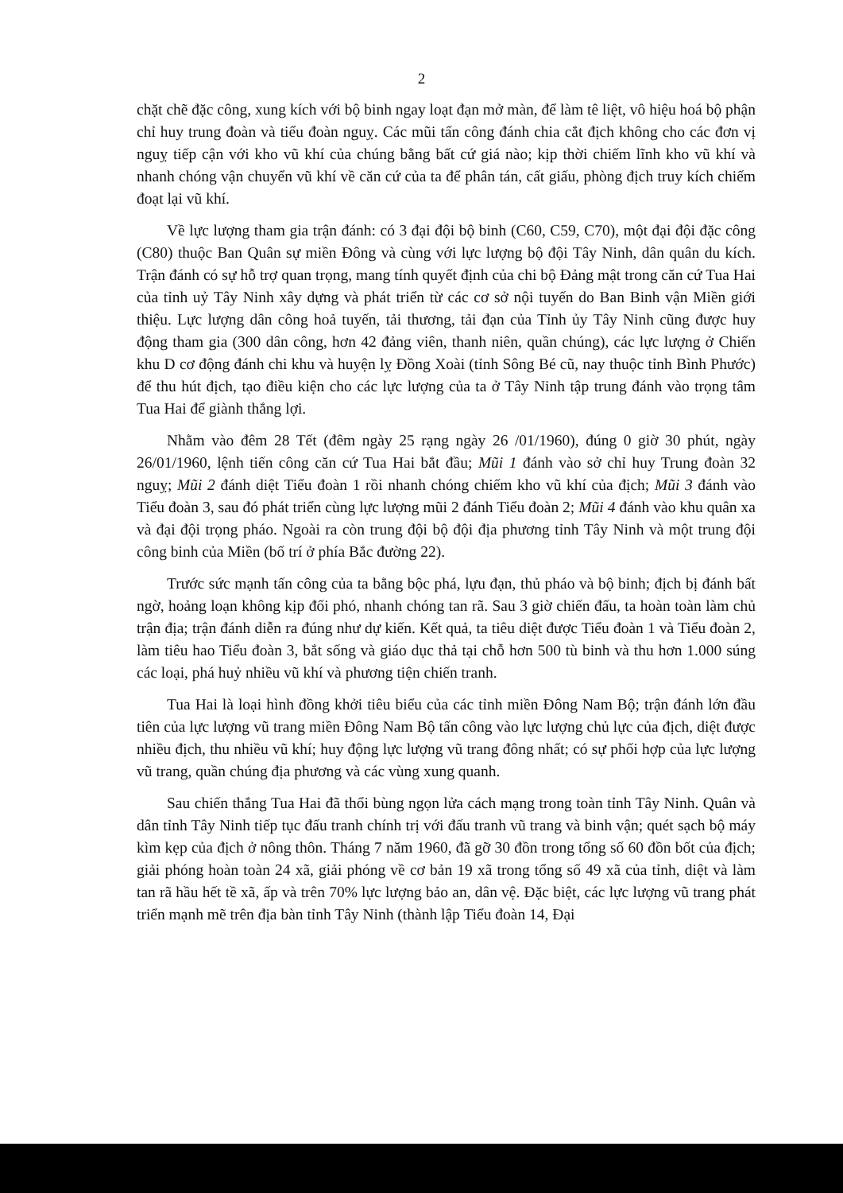2
chặt chẽ đặc công, xung kích với bộ binh ngay loạt đạn mở màn, để làm tê liệt, vô hiệu hoá bộ phận chỉ huy trung đoàn và tiểu đoàn nguỵ. Các mũi tấn công đánh chia cắt địch không cho các đơn vị nguỵ tiếp cận với kho vũ khí của chúng bằng bất cứ giá nào; kịp thời chiếm lĩnh kho vũ khí và nhanh chóng vận chuyển vũ khí về căn cứ của ta để phân tán, cất giấu, phòng địch truy kích chiếm đoạt lại vũ khí.
Về lực lượng tham gia trận đánh: có 3 đại đội bộ binh (C60, C59, C70), một đại đội đặc công (C80) thuộc Ban Quân sự miền Đông và cùng với lực lượng bộ đội Tây Ninh, dân quân du kích. Trận đánh có sự hỗ trợ quan trọng, mang tính quyết định của chi bộ Đảng mật trong căn cứ Tua Hai của tỉnh uỷ Tây Ninh xây dựng và phát triển từ các cơ sở nội tuyến do Ban Binh vận Miền giới thiệu. Lực lượng dân công hoả tuyến, tải thương, tải đạn của Tỉnh ủy Tây Ninh cũng được huy động tham gia (300 dân công, hơn 42 đảng viên, thanh niên, quần chúng), các lực lượng ở Chiến khu D cơ động đánh chi khu và huyện lỵ Đồng Xoài (tỉnh Sông Bé cũ, nay thuộc tỉnh Bình Phước) để thu hút địch, tạo điều kiện cho các lực lượng của ta ở Tây Ninh tập trung đánh vào trọng tâm Tua Hai để giành thắng lợi.
Nhằm vào đêm 28 Tết (đêm ngày 25 rạng ngày 26 /01/1960), đúng 0 giờ 30 phút, ngày 26/01/1960, lệnh tiến công căn cứ Tua Hai bắt đầu; Mũi 1 đánh vào sở chỉ huy Trung đoàn 32 nguỵ; Mũi 2 đánh diệt Tiểu đoàn 1 rồi nhanh chóng chiếm kho vũ khí của địch; Mũi 3 đánh vào Tiểu đoàn 3, sau đó phát triển cùng lực lượng mũi 2 đánh Tiểu đoàn 2; Mũi 4 đánh vào khu quân xa và đại đội trọng pháo. Ngoài ra còn trung đội bộ đội địa phương tỉnh Tây Ninh và một trung đội công binh của Miền (bố trí ở phía Bắc đường 22).
Trước sức mạnh tấn công của ta bằng bộc phá, lựu đạn, thủ pháo và bộ binh; địch bị đánh bất ngờ, hoảng loạn không kịp đối phó, nhanh chóng tan rã. Sau 3 giờ chiến đấu, ta hoàn toàn làm chủ trận địa; trận đánh diễn ra đúng như dự kiến. Kết quả, ta tiêu diệt được Tiểu đoàn 1 và Tiểu đoàn 2, làm tiêu hao Tiểu đoàn 3, bắt sống và giáo dục thả tại chỗ hơn 500 tù binh và thu hơn 1.000 súng các loại, phá huỷ nhiều vũ khí và phương tiện chiến tranh.
Tua Hai là loại hình đồng khởi tiêu biểu của các tỉnh miền Đông Nam Bộ; trận đánh lớn đầu tiên của lực lượng vũ trang miền Đông Nam Bộ tấn công vào lực lượng chủ lực của địch, diệt được nhiều địch, thu nhiều vũ khí; huy động lực lượng vũ trang đông nhất; có sự phối hợp của lực lượng vũ trang, quần chúng địa phương và các vùng xung quanh.
Sau chiến thắng Tua Hai đã thổi bùng ngọn lửa cách mạng trong toàn tỉnh Tây Ninh. Quân và dân tỉnh Tây Ninh tiếp tục đấu tranh chính trị với đấu tranh vũ trang và binh vận; quét sạch bộ máy kìm kẹp của địch ở nông thôn. Tháng 7 năm 1960, đã gỡ 30 đồn trong tổng số 60 đồn bốt của địch; giải phóng hoàn toàn 24 xã, giải phóng về cơ bản 19 xã trong tổng số 49 xã của tỉnh, diệt và làm tan rã hầu hết tề xã, ấp và trên 70% lực lượng bảo an, dân vệ. Đặc biệt, các lực lượng vũ trang phát triển mạnh mẽ trên địa bàn tỉnh Tây Ninh (thành lập Tiểu đoàn 14, Đại